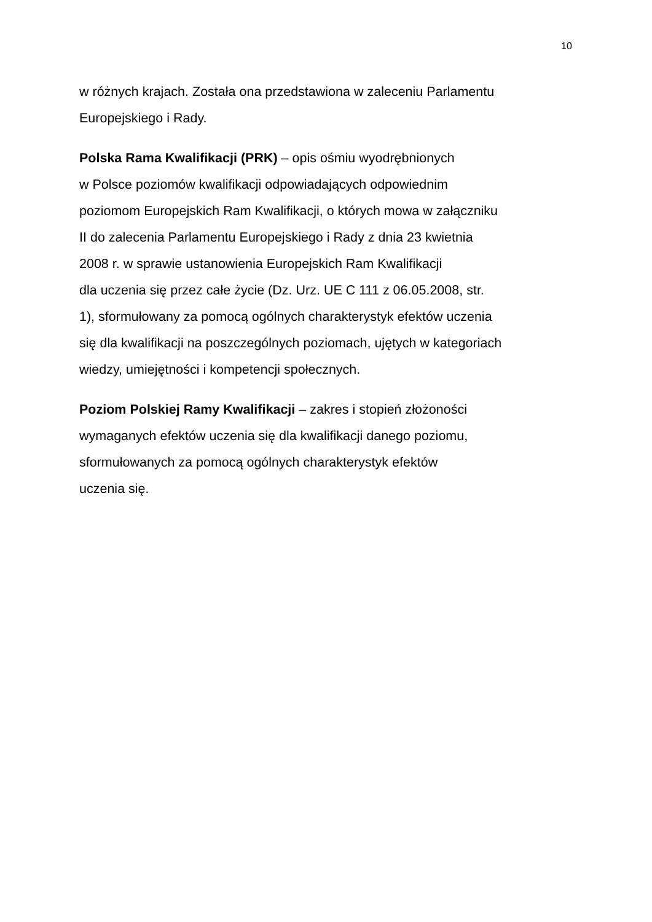10
w różnych krajach. Została ona przedstawiona w zaleceniu Parlamentu
Europejskiego i Rady.
Polska Rama Kwalifikacji (PRK) – opis ośmiu wyodrębnionych
w Polsce poziomów kwalifikacji odpowiadających odpowiednim
poziomom Europejskich Ram Kwalifikacji, o których mowa w załączniku
II do zalecenia Parlamentu Europejskiego i Rady z dnia 23 kwietnia
2008 r. w sprawie ustanowienia Europejskich Ram Kwalifikacji
dla uczenia się przez całe życie (Dz. Urz. UE C 111 z 06.05.2008, str.
1), sformułowany za pomocą ogólnych charakterystyk efektów uczenia
się dla kwalifikacji na poszczególnych poziomach, ujętych w kategoriach
wiedzy, umiejętności i kompetencji społecznych.
Poziom Polskiej Ramy Kwalifikacji – zakres i stopień złożoności
wymaganych efektów uczenia się dla kwalifikacji danego poziomu,
sformułowanych za pomocą ogólnych charakterystyk efektów
uczenia się.